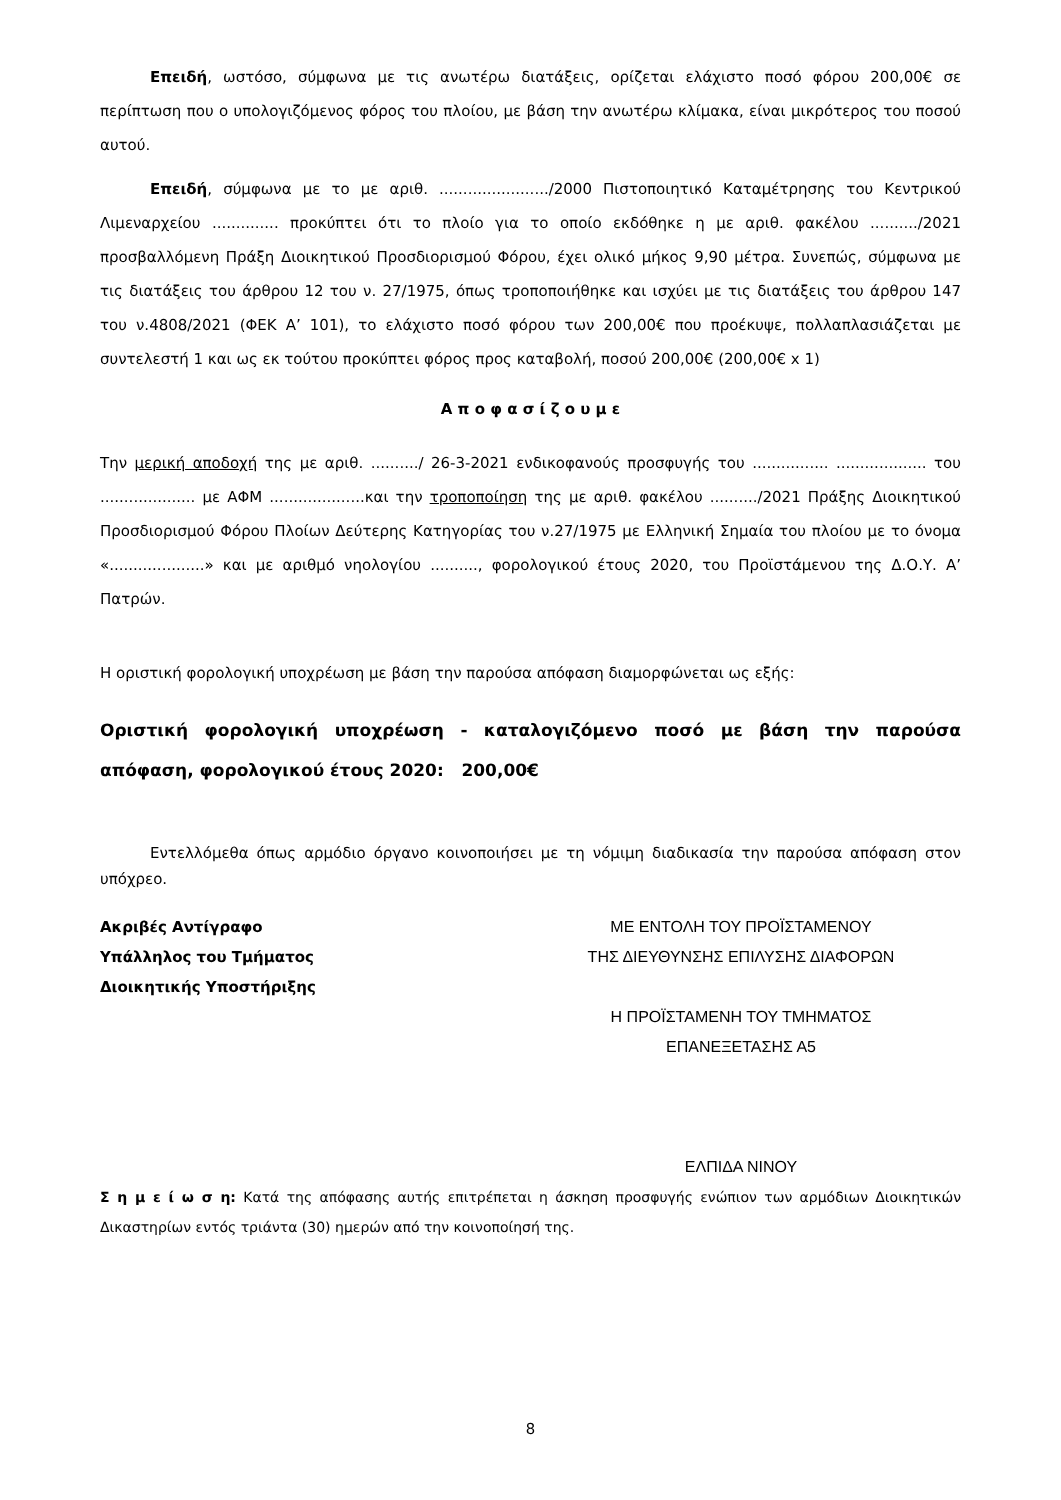Επειδή, ωστόσο, σύμφωνα με τις ανωτέρω διατάξεις, ορίζεται ελάχιστο ποσό φόρου 200,00€ σε περίπτωση που ο υπολογιζόμενος φόρος του πλοίου, με βάση την ανωτέρω κλίμακα, είναι μικρότερος του ποσού αυτού.
Επειδή, σύμφωνα με το με αριθ. ......................./2000 Πιστοποιητικό Καταμέτρησης του Κεντρικού Λιμεναρχείου .............. προκύπτει ότι το πλοίο για το οποίο εκδόθηκε η με αριθ. φακέλου ........../2021 προσβαλλόμενη Πράξη Διοικητικού Προσδιορισμού Φόρου, έχει ολικό μήκος 9,90 μέτρα. Συνεπώς, σύμφωνα με τις διατάξεις του άρθρου 12 του ν. 27/1975, όπως τροποποιήθηκε και ισχύει με τις διατάξεις του άρθρου 147 του ν.4808/2021 (ΦΕΚ Α’ 101), το ελάχιστο ποσό φόρου των 200,00€ που προέκυψε, πολλαπλασιάζεται με συντελεστή 1 και ως εκ τούτου προκύπτει φόρος προς καταβολή, ποσού 200,00€ (200,00€ x 1)
Α π ο φ α σ ί ζ ο υ μ ε
Την μερική αποδοχή της με αριθ. ........../ 26-3-2021 ενδικοφανούς προσφυγής του ................ ................... του .................... με ΑΦΜ ....................και την τροποποίηση της με αριθ. φακέλου ........../2021 Πράξης Διοικητικού Προσδιορισμού Φόρου Πλοίων Δεύτερης Κατηγορίας του ν.27/1975 με Ελληνική Σημαία του πλοίου με το όνομα «....................» και με αριθμό νηολογίου .........., φορολογικού έτους 2020, του Προϊστάμενου της Δ.Ο.Υ. Α’ Πατρών.
Η οριστική φορολογική υποχρέωση με βάση την παρούσα απόφαση διαμορφώνεται ως εξής:
Οριστική φορολογική υποχρέωση - καταλογιζόμενο ποσό με βάση την παρούσα απόφαση, φορολογικού έτους 2020: 200,00€
Εντελλόμεθα όπως αρμόδιο όργανο κοινοποιήσει με τη νόμιμη διαδικασία την παρούσα απόφαση στον υπόχρεο.
Ακριβές Αντίγραφο
Υπάλληλος του Τμήματος
Διοικητικής Υποστήριξης
ΜΕ ΕΝΤΟΛΗ ΤΟΥ ΠΡΟΪΣΤΑΜΕΝΟΥ
ΤΗΣ ΔΙΕΥΘΥΝΣΗΣ ΕΠΙΛΥΣΗΣ ΔΙΑΦΟΡΩΝ
Η ΠΡΟΪΣΤΑΜΕΝΗ ΤΟΥ ΤΜΗΜΑΤΟΣ
ΕΠΑΝΕΞΕΤΑΣΗΣ Α5
ΕΛΠΙΔΑ ΝΙΝΟΥ
Σ η μ ε ί ω σ η: Κατά της απόφασης αυτής επιτρέπεται η άσκηση προσφυγής ενώπιον των αρμόδιων Διοικητικών Δικαστηρίων εντός τριάντα (30) ημερών από την κοινοποίησή της.
8